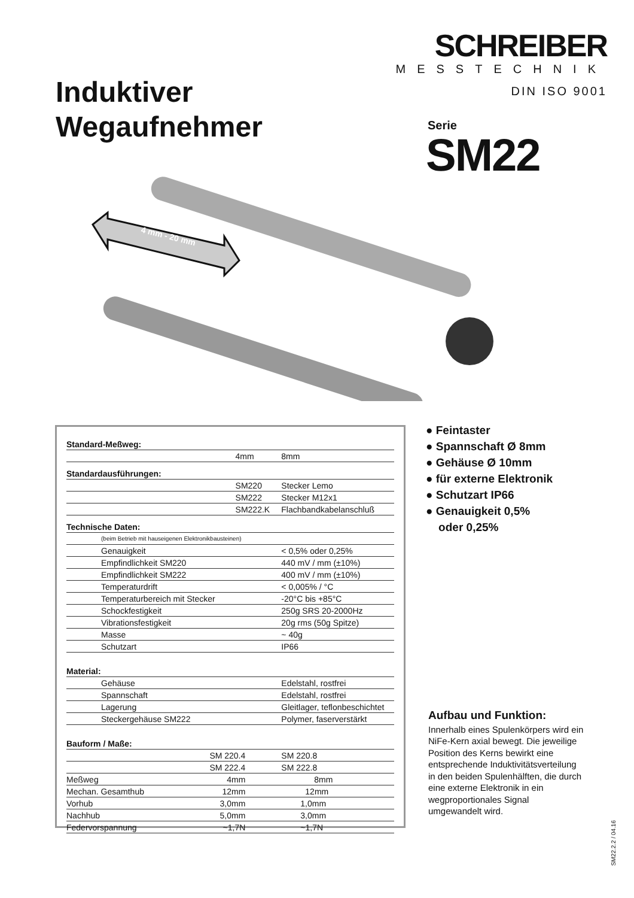SCHREIBER
MESSTECHNIK
DIN ISO 9001
Induktiver
Wegaufnehmer
Serie
SM22
4 mm - 20 mm
| Standard-Meßweg: | | |
| | 4mm | 8mm |
| Standardausführungen: | | |
| | SM220 | Stecker Lemo |
| | SM222 | Stecker M12x1 |
| | SM222.K | Flachbandkabelanschluß |
| Technische Daten: | | |
| (beim Betrieb mit hauseigenen Elektronikbausteinen) | | |
| Genauigkeit | | < 0,5% oder 0,25% |
| Empfindlichkeit SM220 | | 440 mV / mm (±10%) |
| Empfindlichkeit SM222 | | 400 mV / mm (±10%) |
| Temperaturdrift | | < 0,005% / °C |
| Temperaturbereich mit Stecker | | -20°C bis +85°C |
| Schockfestigkeit | | 250g SRS 20-2000Hz |
| Vibrationsfestigkeit | | 20g rms (50g Spitze) |
| Masse | | ~ 40g |
| Schutzart | | IP66 |
| Material: | | |
| Gehäuse | | Edelstahl, rostfrei |
| Spannschaft | | Edelstahl, rostfrei |
| Lagerung | | Gleitlager, teflonbeschichtet |
| Steckergehäuse SM222 | | Polymer, faserverstärkt |
| Bauform / Maße: | | |
| | SM 220.4 | SM 220.8 |
| | SM 222.4 | SM 222.8 |
| Meßweg | 4mm | 8mm |
| Mechan. Gesamthub | 12mm | 12mm |
| Vorhub | 3,0mm | 1,0mm |
| Nachhub | 5,0mm | 3,0mm |
| Federvorspannung | ~1,7N | ~1,7N |
● Feintaster
● Spannschaft Ø 8mm
● Gehäuse Ø 10mm
● für externe Elektronik
● Schutzart IP66
● Genauigkeit 0,5%
oder 0,25%
Aufbau und Funktion:
Innerhalb eines Spulenkörpers wird ein NiFe-Kern axial bewegt. Die jeweilige Position des Kerns bewirkt eine entsprechende Induktivitätsverteilung in den beiden Spulenhälften, die durch eine externe Elektronik in ein wegproportionales Signal umgewandelt wird.
SM22.2.2 / 04.16